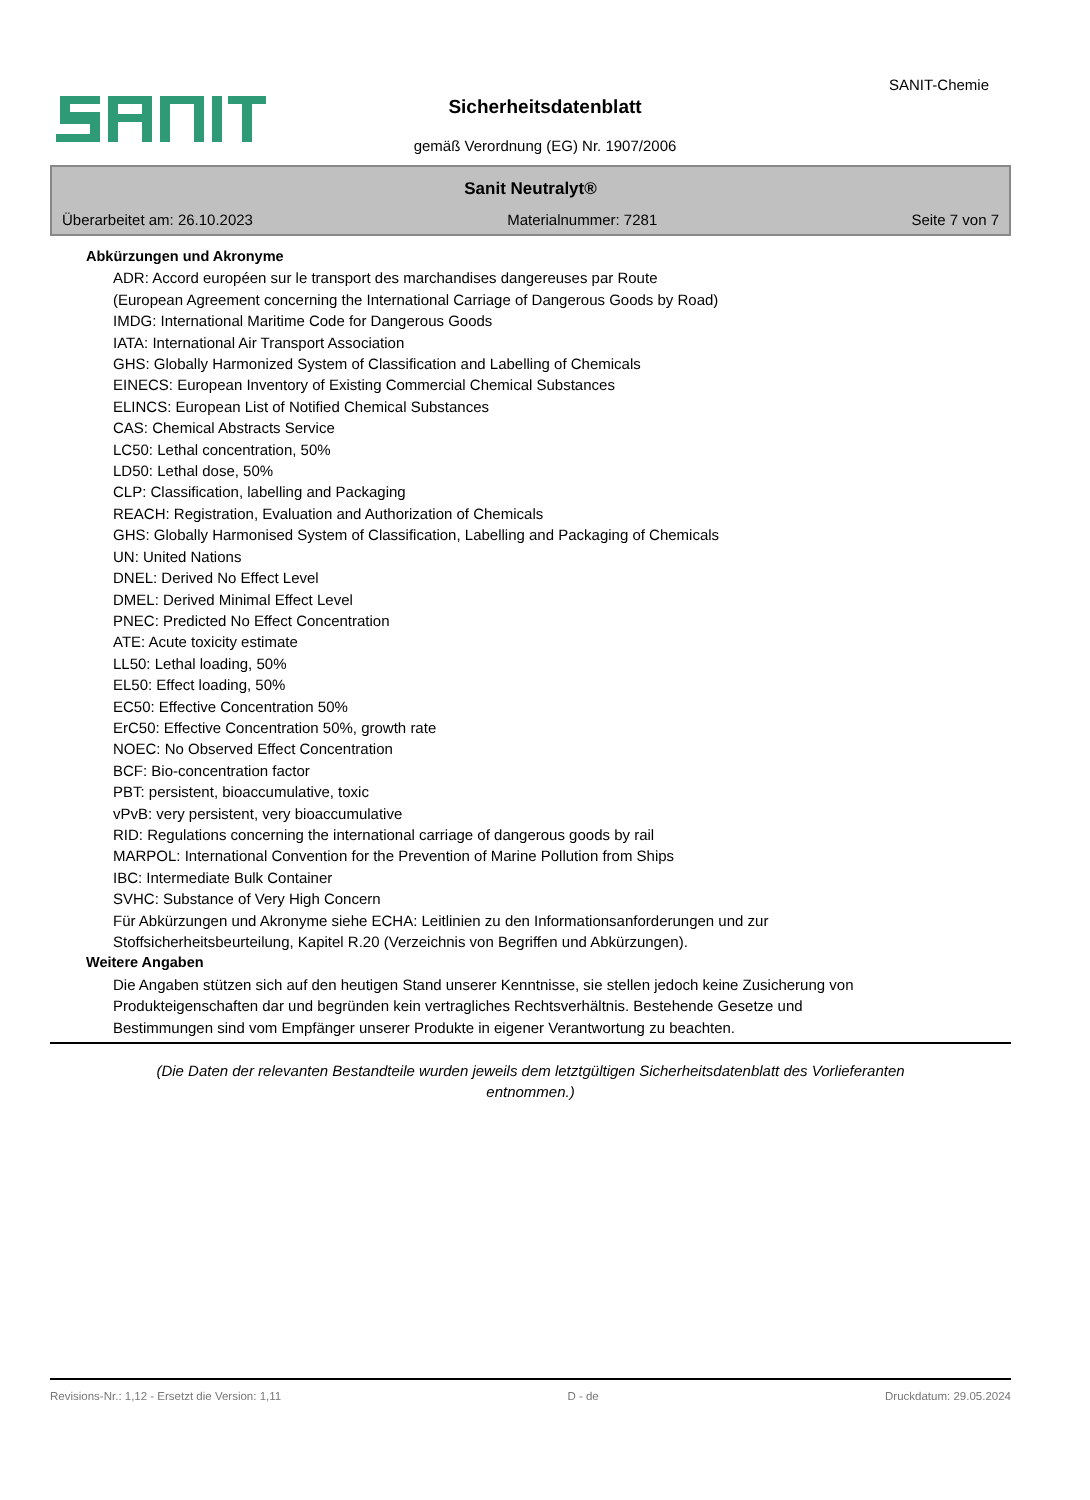SANIT-Chemie
Sicherheitsdatenblatt
gemäß Verordnung (EG) Nr. 1907/2006
Sanit Neutralyt®
Überarbeitet am: 26.10.2023 Materialnummer: 7281 Seite 7 von 7
Abkürzungen und Akronyme
ADR: Accord européen sur le transport des marchandises dangereuses par Route
(European Agreement concerning the International Carriage of Dangerous Goods by Road)
IMDG: International Maritime Code for Dangerous Goods
IATA: International Air Transport Association
GHS: Globally Harmonized System of Classification and Labelling of Chemicals
EINECS: European Inventory of Existing Commercial Chemical Substances
ELINCS: European List of Notified Chemical Substances
CAS: Chemical Abstracts Service
LC50: Lethal concentration, 50%
LD50: Lethal dose, 50%
CLP: Classification, labelling and Packaging
REACH: Registration, Evaluation and Authorization of Chemicals
GHS: Globally Harmonised System of Classification, Labelling and Packaging of Chemicals
UN: United Nations
DNEL: Derived No Effect Level
DMEL: Derived Minimal Effect Level
PNEC: Predicted No Effect Concentration
ATE: Acute toxicity estimate
LL50: Lethal loading, 50%
EL50: Effect loading, 50%
EC50: Effective Concentration 50%
ErC50: Effective Concentration 50%, growth rate
NOEC: No Observed Effect Concentration
BCF: Bio-concentration factor
PBT: persistent, bioaccumulative, toxic
vPvB: very persistent, very bioaccumulative
RID: Regulations concerning the international carriage of dangerous goods by rail
MARPOL: International Convention for the Prevention of Marine Pollution from Ships
IBC: Intermediate Bulk Container
SVHC: Substance of Very High Concern
Für Abkürzungen und Akronyme siehe ECHA: Leitlinien zu den Informationsanforderungen und zur
Stoffsicherheitsbeurteilung, Kapitel R.20 (Verzeichnis von Begriffen und Abkürzungen).
Weitere Angaben
Die Angaben stützen sich auf den heutigen Stand unserer Kenntnisse, sie stellen jedoch keine Zusicherung von
Produkteigenschaften dar und begründen kein vertragliches Rechtsverhältnis. Bestehende Gesetze und
Bestimmungen sind vom Empfänger unserer Produkte in eigener Verantwortung zu beachten.
(Die Daten der relevanten Bestandteile wurden jeweils dem letztgültigen Sicherheitsdatenblatt des Vorlieferanten entnommen.)
Revisions-Nr.: 1,12 - Ersetzt die Version: 1,11 D - de Druckdatum: 29.05.2024